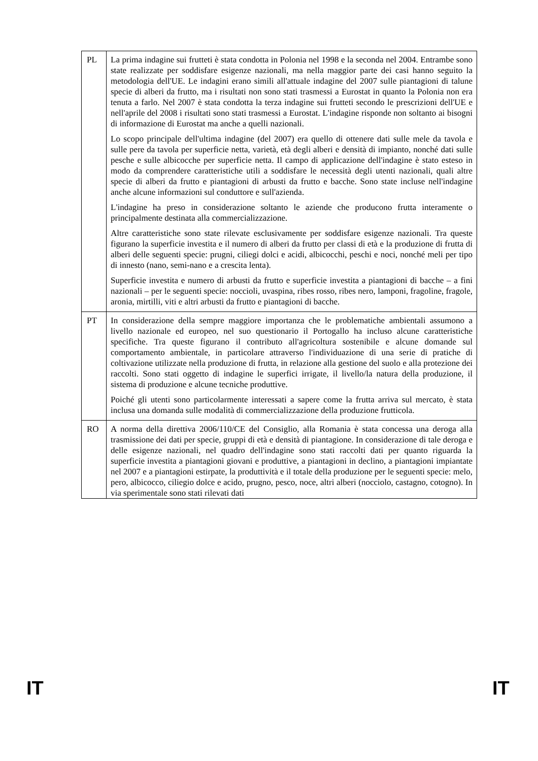| PL | La prima indagine sui frutteti è stata condotta in Polonia nel 1998 e la seconda nel 2004. Entrambe sono state realizzate per soddisfare esigenze nazionali, ma nella maggior parte dei casi hanno seguito la metodologia dell'UE. Le indagini erano simili all'attuale indagine del 2007 sulle piantagioni di talune specie di alberi da frutto, ma i risultati non sono stati trasmessi a Eurostat in quanto la Polonia non era tenuta a farlo. Nel 2007 è stata condotta la terza indagine sui frutteti secondo le prescrizioni dell'UE e nell'aprile del 2008 i risultati sono stati trasmessi a Eurostat. L'indagine risponde non soltanto ai bisogni di informazione di Eurostat ma anche a quelli nazionali. Lo scopo principale dell'ultima indagine (del 2007) era quello di ottenere dati sulle mele da tavola e sulle pere da tavola per superficie netta, varietà, età degli alberi e densità di impianto, nonché dati sulle pesche e sulle albicocche per superficie netta. Il campo di applicazione dell'indagine è stato esteso in modo da comprendere caratteristiche utili a soddisfare le necessità degli utenti nazionali, quali altre specie di alberi da frutto e piantagioni di arbusti da frutto e bacche. Sono state incluse nell'indagine anche alcune informazioni sul conduttore e sull'azienda. L'indagine ha preso in considerazione soltanto le aziende che producono frutta interamente o principalmente destinata alla commercializzazione. Altre caratteristiche sono state rilevate esclusivamente per soddisfare esigenze nazionali. Tra queste figurano la superficie investita e il numero di alberi da frutto per classi di età e la produzione di frutta di alberi delle seguenti specie: prugni, ciliegi dolci e acidi, albicocchi, peschi e noci, nonché meli per tipo di innesto (nano, semi-nano e a crescita lenta). Superficie investita e numero di arbusti da frutto e superficie investita a piantagioni di bacche – a fini nazionali – per le seguenti specie: noccioli, uvaspina, ribes rosso, ribes nero, lamponi, fragoline, fragole, aronia, mirtilli, viti e altri arbusti da frutto e piantagioni di bacche. |
| PT | In considerazione della sempre maggiore importanza che le problematiche ambientali assumono a livello nazionale ed europeo, nel suo questionario il Portogallo ha incluso alcune caratteristiche specifiche. Tra queste figurano il contributo all'agricoltura sostenibile e alcune domande sul comportamento ambientale, in particolare attraverso l'individuazione di una serie di pratiche di coltivazione utilizzate nella produzione di frutta, in relazione alla gestione del suolo e alla protezione dei raccolti. Sono stati oggetto di indagine le superfici irrigate, il livello/la natura della produzione, il sistema di produzione e alcune tecniche produttive. Poiché gli utenti sono particolarmente interessati a sapere come la frutta arriva sul mercato, è stata inclusa una domanda sulle modalità di commercializzazione della produzione frutticola. |
| RO | A norma della direttiva 2006/110/CE del Consiglio, alla Romania è stata concessa una deroga alla trasmissione dei dati per specie, gruppi di età e densità di piantagione. In considerazione di tale deroga e delle esigenze nazionali, nel quadro dell'indagine sono stati raccolti dati per quanto riguarda la superficie investita a piantagioni giovani e produttive, a piantagioni in declino, a piantagioni impiantate nel 2007 e a piantagioni estirpate, la produttività e il totale della produzione per le seguenti specie: melo, pero, albicocco, ciliegio dolce e acido, prugno, pesco, noce, altri alberi (nocciolo, castagno, cotogno). In via sperimentale sono stati rilevati dati |
IT IT